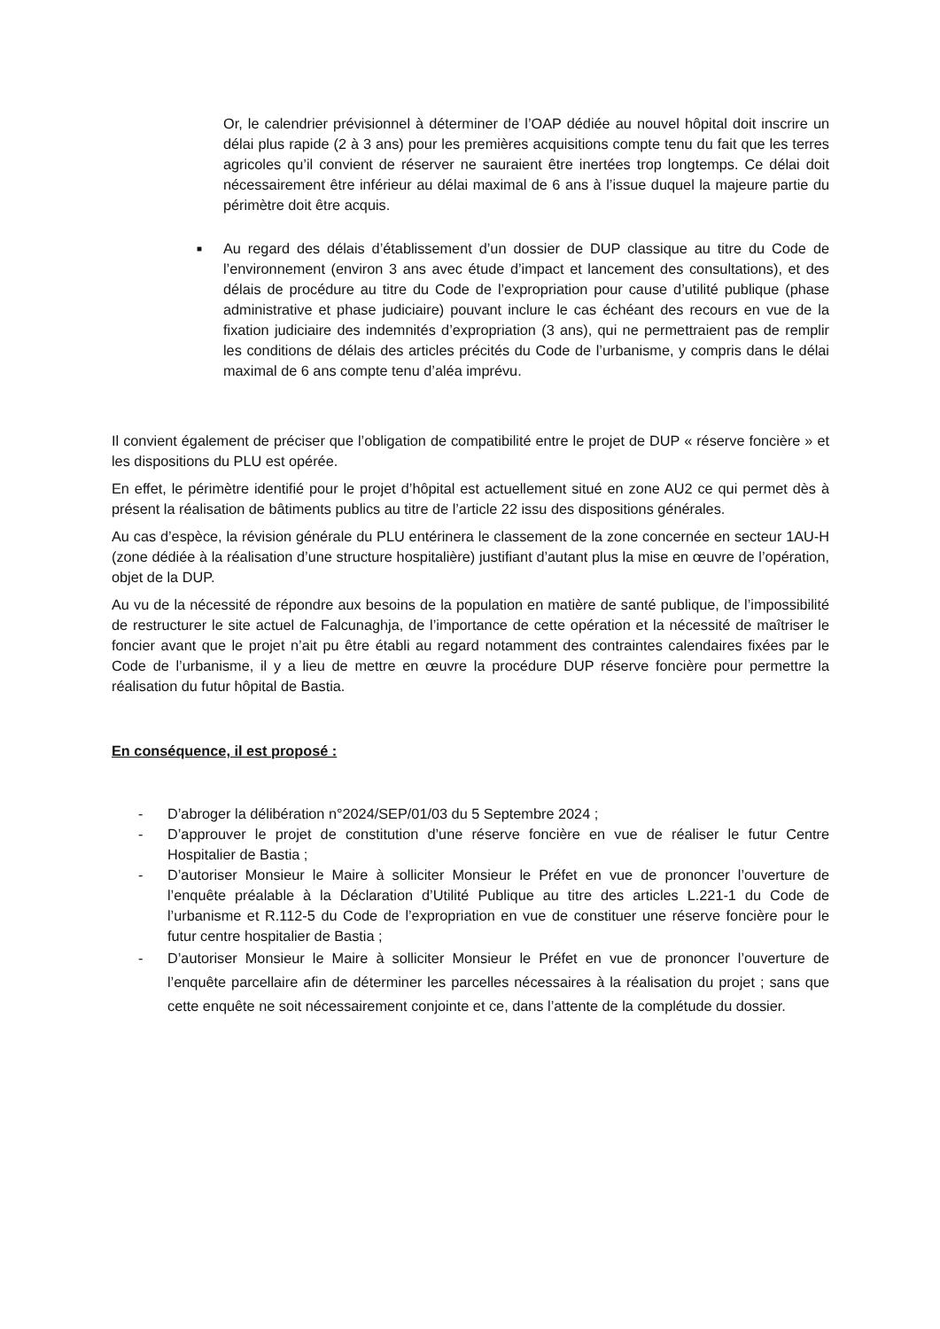Or, le calendrier prévisionnel à déterminer de l’OAP dédiée au nouvel hôpital doit inscrire un délai plus rapide (2 à 3 ans) pour les premières acquisitions compte tenu du fait que les terres agricoles qu’il convient de réserver ne sauraient être inertées trop longtemps. Ce délai doit nécessairement être inférieur au délai maximal de 6 ans à l’issue duquel la majeure partie du périmètre doit être acquis.
■
Au regard des délais d’établissement d’un dossier de DUP classique au titre du Code de l’environnement (environ 3 ans avec étude d’impact et lancement des consultations), et des délais de procédure au titre du Code de l’expropriation pour cause d’utilité publique (phase administrative et phase judiciaire) pouvant inclure le cas échéant des recours en vue de la fixation judiciaire des indemnités d’expropriation (3 ans), qui ne permettraient pas de remplir les conditions de délais des articles précités du Code de l’urbanisme, y compris dans le délai maximal de 6 ans compte tenu d’aléa imprévu.
Il convient également de préciser que l’obligation de compatibilité entre le projet de DUP « réserve foncière » et les dispositions du PLU est opérée.
En effet, le périmètre identifié pour le projet d’hôpital est actuellement situé en zone AU2 ce qui permet dès à présent la réalisation de bâtiments publics au titre de l’article 22 issu des dispositions générales.
Au cas d’espèce, la révision générale du PLU entérinera le classement de la zone concernée en secteur 1AU-H (zone dédiée à la réalisation d’une structure hospitalière) justifiant d’autant plus la mise en œuvre de l’opération, objet de la DUP.
Au vu de la nécessité de répondre aux besoins de la population en matière de santé publique, de l’impossibilité de restructurer le site actuel de Falcunaghja, de l’importance de cette opération et la nécessité de maîtriser le foncier avant que le projet n’ait pu être établi au regard notamment des contraintes calendaires fixées par le Code de l’urbanisme, il y a lieu de mettre en œuvre la procédure DUP réserve foncière pour permettre la réalisation du futur hôpital de Bastia.
En conséquence, il est proposé :
- D’abroger la délibération n°2024/SEP/01/03 du 5 Septembre 2024 ;
- D’approuver le projet de constitution d’une réserve foncière en vue de réaliser le futur Centre Hospitalier de Bastia ;
- D’autoriser Monsieur le Maire à solliciter Monsieur le Préfet en vue de prononcer l’ouverture de l’enquête préalable à la Déclaration d’Utilité Publique au titre des articles L.221-1 du Code de l’urbanisme et R.112-5 du Code de l’expropriation en vue de constituer une réserve foncière pour le futur centre hospitalier de Bastia ;
- D’autoriser Monsieur le Maire à solliciter Monsieur le Préfet en vue de prononcer l’ouverture de l’enquête parcellaire afin de déterminer les parcelles nécessaires à la réalisation du projet ; sans que cette enquête ne soit nécessairement conjointe et ce, dans l’attente de la complétude du dossier.